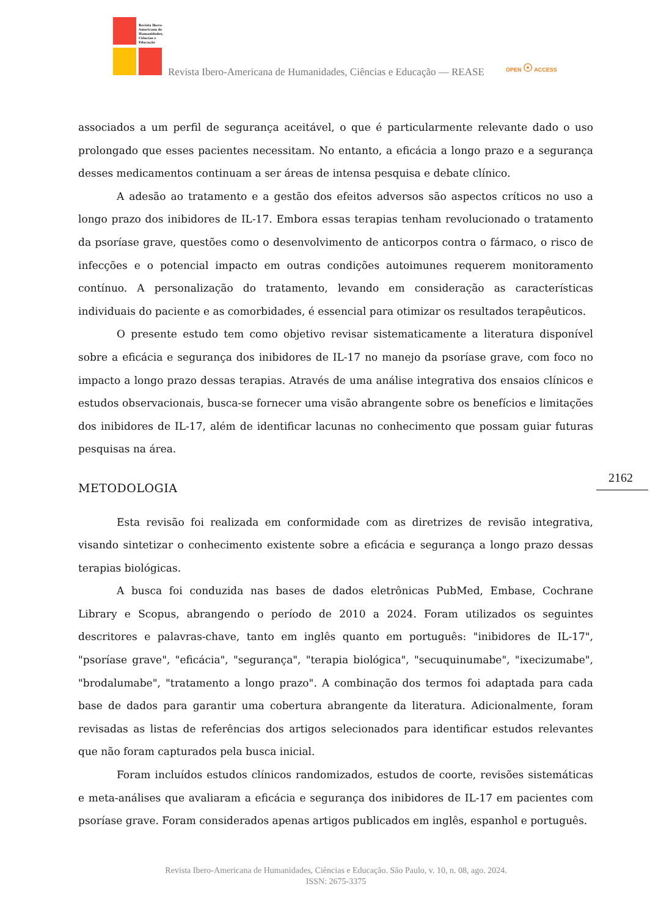Revista Ibero-Americana de Humanidades, Ciências e Educação
Revista Ibero-Americana de Humanidades, Ciências e Educação — REASE
OPEN ☉ ACCESS
associados a um perfil de segurança aceitável, o que é particularmente relevante dado o uso prolongado que esses pacientes necessitam. No entanto, a eficácia a longo prazo e a segurança desses medicamentos continuam a ser áreas de intensa pesquisa e debate clínico.
A adesão ao tratamento e a gestão dos efeitos adversos são aspectos críticos no uso a longo prazo dos inibidores de IL-17. Embora essas terapias tenham revolucionado o tratamento da psoríase grave, questões como o desenvolvimento de anticorpos contra o fármaco, o risco de infecções e o potencial impacto em outras condições autoimunes requerem monitoramento contínuo. A personalização do tratamento, levando em consideração as características individuais do paciente e as comorbidades, é essencial para otimizar os resultados terapêuticos.
O presente estudo tem como objetivo revisar sistematicamente a literatura disponível sobre a eficácia e segurança dos inibidores de IL-17 no manejo da psoríase grave, com foco no impacto a longo prazo dessas terapias. Através de uma análise integrativa dos ensaios clínicos e estudos observacionais, busca-se fornecer uma visão abrangente sobre os benefícios e limitações dos inibidores de IL-17, além de identificar lacunas no conhecimento que possam guiar futuras pesquisas na área.
METODOLOGIA
Esta revisão foi realizada em conformidade com as diretrizes de revisão integrativa, visando sintetizar o conhecimento existente sobre a eficácia e segurança a longo prazo dessas terapias biológicas.
A busca foi conduzida nas bases de dados eletrônicas PubMed, Embase, Cochrane Library e Scopus, abrangendo o período de 2010 a 2024. Foram utilizados os seguintes descritores e palavras-chave, tanto em inglês quanto em português: "inibidores de IL-17", "psoríase grave", "eficácia", "segurança", "terapia biológica", "secuquinumabe", "ixecizumabe", "brodalumabe", "tratamento a longo prazo". A combinação dos termos foi adaptada para cada base de dados para garantir uma cobertura abrangente da literatura. Adicionalmente, foram revisadas as listas de referências dos artigos selecionados para identificar estudos relevantes que não foram capturados pela busca inicial.
Foram incluídos estudos clínicos randomizados, estudos de coorte, revisões sistemáticas e meta-análises que avaliaram a eficácia e segurança dos inibidores de IL-17 em pacientes com psoríase grave. Foram considerados apenas artigos publicados em inglês, espanhol e português.
2162
Revista Ibero-Americana de Humanidades, Ciências e Educação. São Paulo, v. 10, n. 08, ago. 2024.
ISSN: 2675-3375